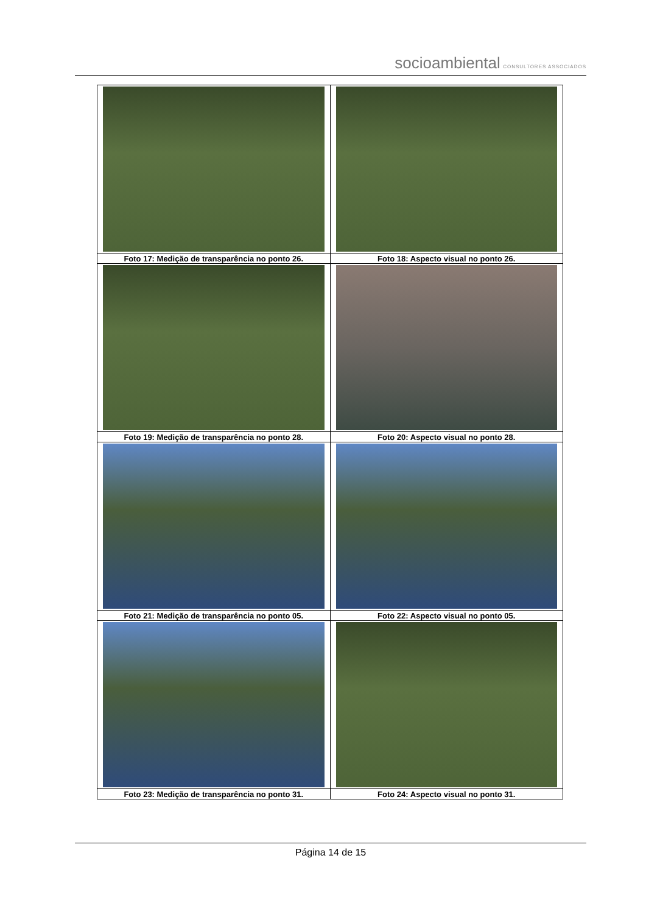socioambiental CONSULTORES ASSOCIADOS
| Foto 17: Medição de transparência no ponto 26. | Foto 18: Aspecto visual no ponto 26. |
| Foto 19: Medição de transparência no ponto 28. | Foto 20: Aspecto visual no ponto 28. |
| Foto 21: Medição de transparência no ponto 05. | Foto 22: Aspecto visual no ponto 05. |
| Foto 23: Medição de transparência no ponto 31. | Foto 24: Aspecto visual no ponto 31. |
Página 14 de 15